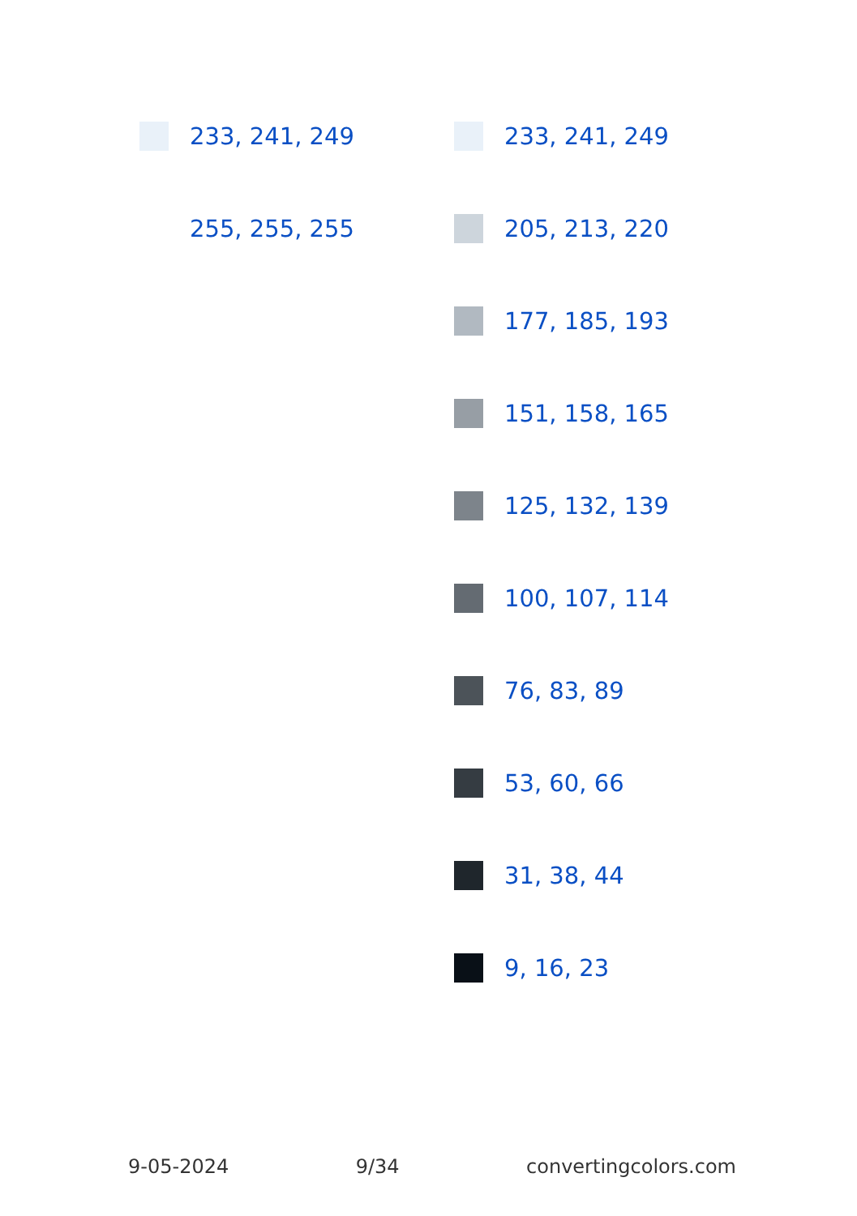233, 241, 249
255, 255, 255
233, 241, 249
205, 213, 220
177, 185, 193
151, 158, 165
125, 132, 139
100, 107, 114
76, 83, 89
53, 60, 66
31, 38, 44
9, 16, 23
9-05-2024 9/34 convertingcolors.com